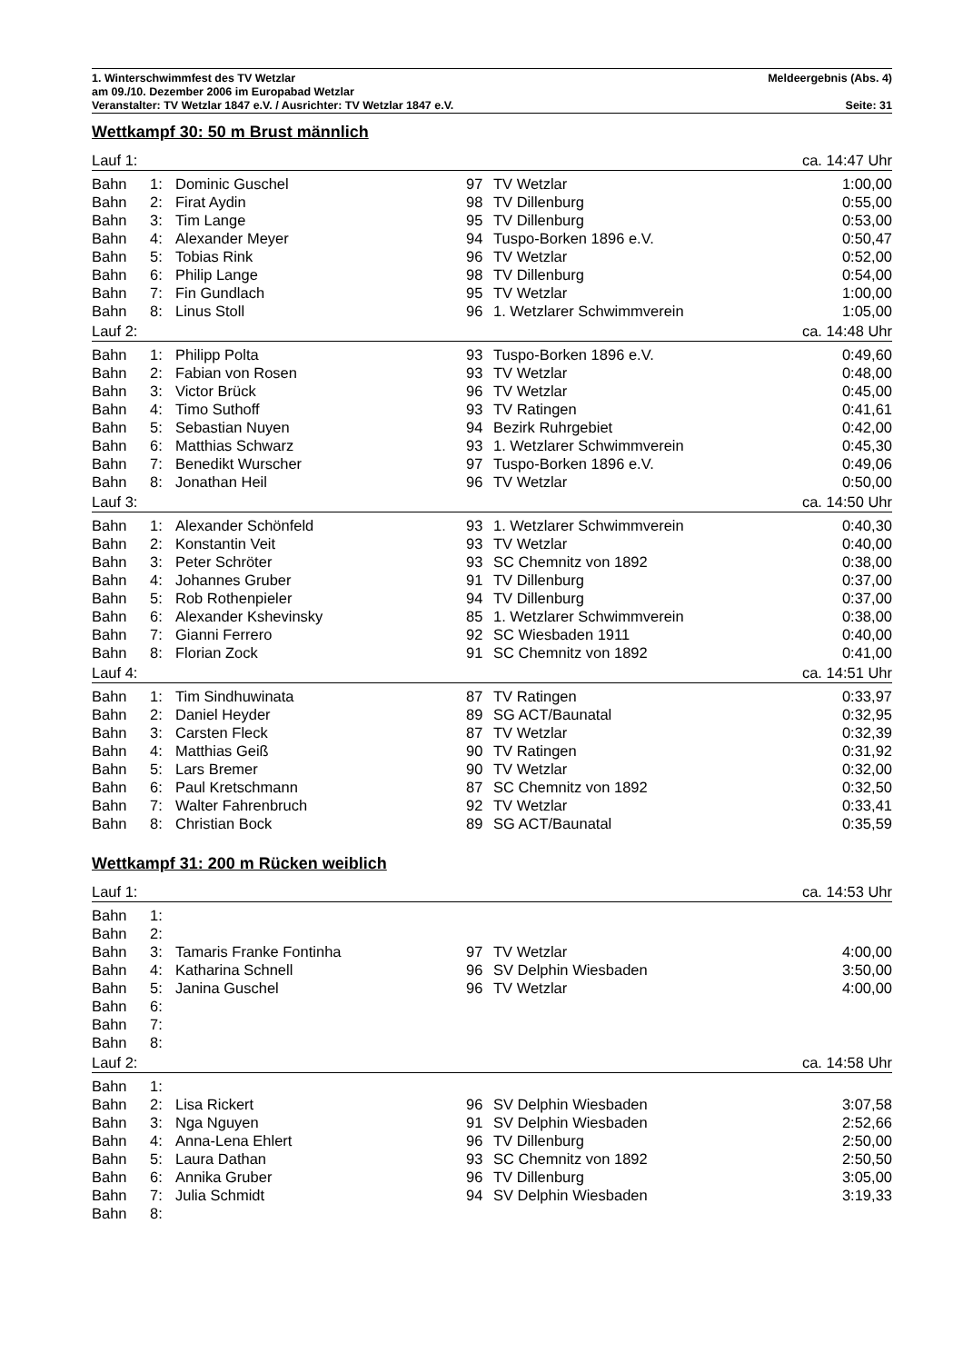1. Winterschwimmfest des TV Wetzlar Meldeergebnis (Abs. 4)
am 09./10. Dezember 2006 im Europabad Wetzlar
Veranstalter: TV Wetzlar 1847 e.V. / Ausrichter: TV Wetzlar 1847 e.V. Seite: 31
Wettkampf 30: 50 m Brust männlich
| Lauf 1: | | | | | ca. 14:47 Uhr |
| Bahn | 1: | Dominic Guschel | 97 | TV Wetzlar | 1:00,00 |
| Bahn | 2: | Firat Aydin | 98 | TV Dillenburg | 0:55,00 |
| Bahn | 3: | Tim Lange | 95 | TV Dillenburg | 0:53,00 |
| Bahn | 4: | Alexander Meyer | 94 | Tuspo-Borken 1896 e.V. | 0:50,47 |
| Bahn | 5: | Tobias Rink | 96 | TV Wetzlar | 0:52,00 |
| Bahn | 6: | Philip Lange | 98 | TV Dillenburg | 0:54,00 |
| Bahn | 7: | Fin Gundlach | 95 | TV Wetzlar | 1:00,00 |
| Bahn | 8: | Linus Stoll | 96 | 1. Wetzlarer Schwimmverein | 1:05,00 |
| Lauf 2: | | | | | ca. 14:48 Uhr |
| Bahn | 1: | Philipp Polta | 93 | Tuspo-Borken 1896 e.V. | 0:49,60 |
| Bahn | 2: | Fabian von Rosen | 93 | TV Wetzlar | 0:48,00 |
| Bahn | 3: | Victor Brück | 96 | TV Wetzlar | 0:45,00 |
| Bahn | 4: | Timo Suthoff | 93 | TV Ratingen | 0:41,61 |
| Bahn | 5: | Sebastian Nuyen | 94 | Bezirk Ruhrgebiet | 0:42,00 |
| Bahn | 6: | Matthias Schwarz | 93 | 1. Wetzlarer Schwimmverein | 0:45,30 |
| Bahn | 7: | Benedikt Wurscher | 97 | Tuspo-Borken 1896 e.V. | 0:49,06 |
| Bahn | 8: | Jonathan Heil | 96 | TV Wetzlar | 0:50,00 |
| Lauf 3: | | | | | ca. 14:50 Uhr |
| Bahn | 1: | Alexander Schönfeld | 93 | 1. Wetzlarer Schwimmverein | 0:40,30 |
| Bahn | 2: | Konstantin Veit | 93 | TV Wetzlar | 0:40,00 |
| Bahn | 3: | Peter Schröter | 93 | SC Chemnitz von 1892 | 0:38,00 |
| Bahn | 4: | Johannes Gruber | 91 | TV Dillenburg | 0:37,00 |
| Bahn | 5: | Rob Rothenpieler | 94 | TV Dillenburg | 0:37,00 |
| Bahn | 6: | Alexander Kshevinsky | 85 | 1. Wetzlarer Schwimmverein | 0:38,00 |
| Bahn | 7: | Gianni Ferrero | 92 | SC Wiesbaden 1911 | 0:40,00 |
| Bahn | 8: | Florian Zock | 91 | SC Chemnitz von 1892 | 0:41,00 |
| Lauf 4: | | | | | ca. 14:51 Uhr |
| Bahn | 1: | Tim Sindhuwinata | 87 | TV Ratingen | 0:33,97 |
| Bahn | 2: | Daniel Heyder | 89 | SG ACT/Baunatal | 0:32,95 |
| Bahn | 3: | Carsten Fleck | 87 | TV Wetzlar | 0:32,39 |
| Bahn | 4: | Matthias Geiß | 90 | TV Ratingen | 0:31,92 |
| Bahn | 5: | Lars Bremer | 90 | TV Wetzlar | 0:32,00 |
| Bahn | 6: | Paul Kretschmann | 87 | SC Chemnitz von 1892 | 0:32,50 |
| Bahn | 7: | Walter Fahrenbruch | 92 | TV Wetzlar | 0:33,41 |
| Bahn | 8: | Christian Bock | 89 | SG ACT/Baunatal | 0:35,59 |
Wettkampf 31: 200 m Rücken weiblich
| Lauf 1: | | | | | ca. 14:53 Uhr |
| Bahn | 1: | | | | |
| Bahn | 2: | | | | |
| Bahn | 3: | Tamaris Franke Fontinha | 97 | TV Wetzlar | 4:00,00 |
| Bahn | 4: | Katharina Schnell | 96 | SV Delphin Wiesbaden | 3:50,00 |
| Bahn | 5: | Janina Guschel | 96 | TV Wetzlar | 4:00,00 |
| Bahn | 6: | | | | |
| Bahn | 7: | | | | |
| Bahn | 8: | | | | |
| Lauf 2: | | | | | ca. 14:58 Uhr |
| Bahn | 1: | | | | |
| Bahn | 2: | Lisa Rickert | 96 | SV Delphin Wiesbaden | 3:07,58 |
| Bahn | 3: | Nga Nguyen | 91 | SV Delphin Wiesbaden | 2:52,66 |
| Bahn | 4: | Anna-Lena Ehlert | 96 | TV Dillenburg | 2:50,00 |
| Bahn | 5: | Laura Dathan | 93 | SC Chemnitz von 1892 | 2:50,50 |
| Bahn | 6: | Annika Gruber | 96 | TV Dillenburg | 3:05,00 |
| Bahn | 7: | Julia Schmidt | 94 | SV Delphin Wiesbaden | 3:19,33 |
| Bahn | 8: | | | | |